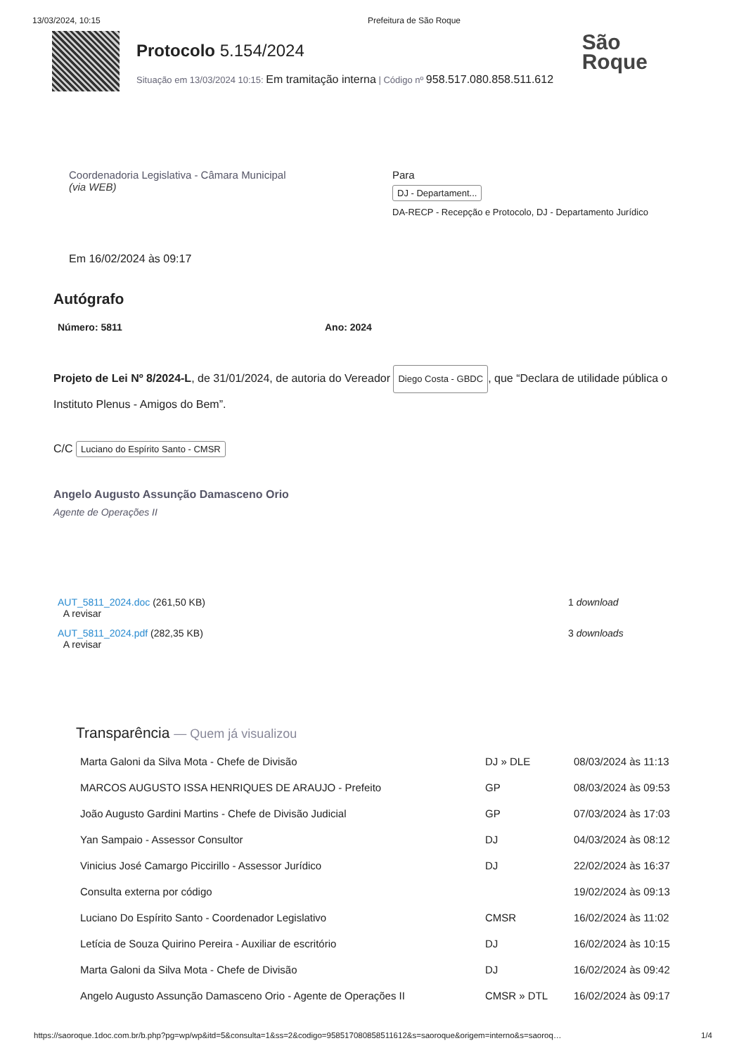13/03/2024, 10:15 Prefeitura de São Roque
Protocolo 5.154/2024
Situação em 13/03/2024 10:15: Em tramitação interna | Código nº 958.517.080.858.511.612
São
Roque
Coordenadoria Legislativa - Câmara Municipal
(via WEB)
Para
DJ - Departament...
DA-RECP - Recepção e Protocolo, DJ - Departamento Jurídico
Em 16/02/2024 às 09:17
Autógrafo
Número: 5811 Ano: 2024
Projeto de Lei Nº 8/2024-L, de 31/01/2024, de autoria do Vereador Diego Costa - GBDC, que “Declara de utilidade pública o Instituto Plenus - Amigos do Bem”.
C/C Luciano do Espírito Santo - CMSR
Angelo Augusto Assunção Damasceno Orio
Agente de Operações II
| AUT_5811_2024.doc (261,50 KB) A revisar | 1 download |
| AUT_5811_2024.pdf (282,35 KB) A revisar | 3 downloads |
Transparência — Quem já visualizou
| Marta Galoni da Silva Mota - Chefe de Divisão | DJ » DLE | 08/03/2024 às 11:13 |
| MARCOS AUGUSTO ISSA HENRIQUES DE ARAUJO - Prefeito | GP | 08/03/2024 às 09:53 |
| João Augusto Gardini Martins - Chefe de Divisão Judicial | GP | 07/03/2024 às 17:03 |
| Yan Sampaio - Assessor Consultor | DJ | 04/03/2024 às 08:12 |
| Vinicius José Camargo Piccirillo - Assessor Jurídico | DJ | 22/02/2024 às 16:37 |
| Consulta externa por código | | 19/02/2024 às 09:13 |
| Luciano Do Espírito Santo - Coordenador Legislativo | CMSR | 16/02/2024 às 11:02 |
| Letícia de Souza Quirino Pereira - Auxiliar de escritório | DJ | 16/02/2024 às 10:15 |
| Marta Galoni da Silva Mota - Chefe de Divisão | DJ | 16/02/2024 às 09:42 |
| Angelo Augusto Assunção Damasceno Orio - Agente de Operações II | CMSR » DTL | 16/02/2024 às 09:17 |
https://saoroque.1doc.com.br/b.php?pg=wp/wp&itd=5&consulta=1&ss=2&codigo=958517080858511612&s=saoroque&origem=interno&s=saoroq… 1/4